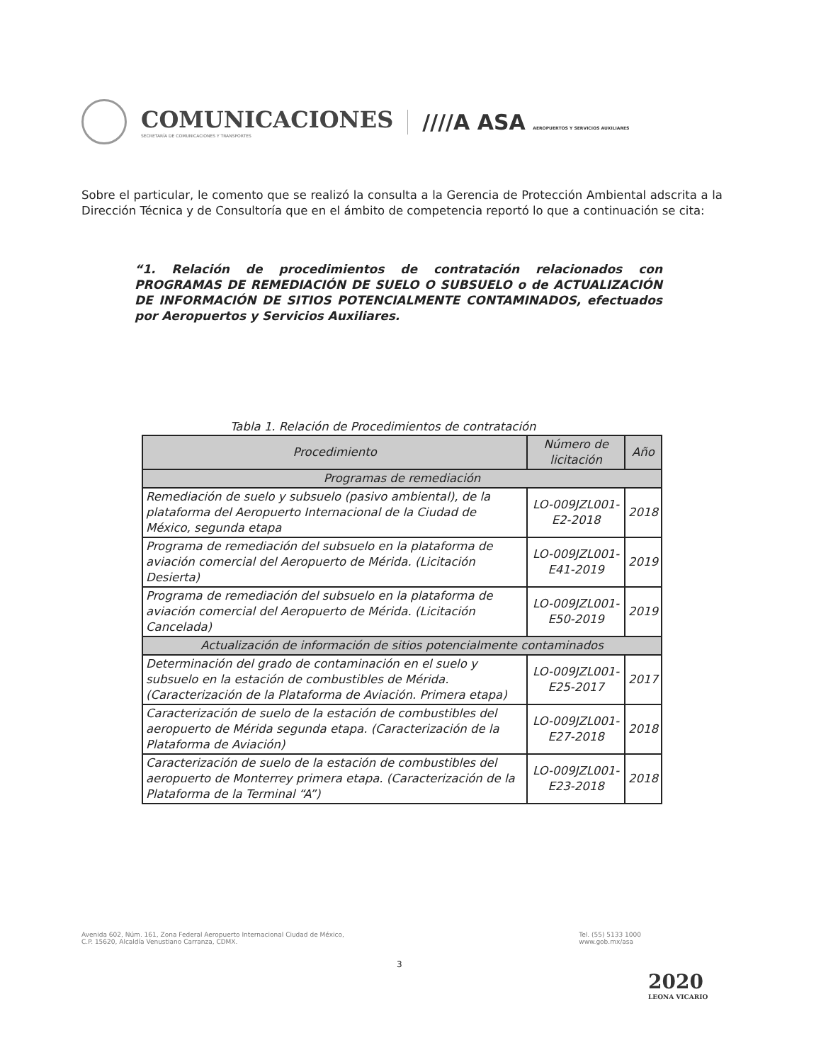COMUNICACIONES
SECRETARÍA DE COMUNICACIONES Y TRANSPORTES
////A ASA AEROPUERTOS Y SERVICIOS AUXILIARES
Sobre el particular, le comento que se realizó la consulta a la Gerencia de Protección Ambiental adscrita a la Dirección Técnica y de Consultoría que en el ámbito de competencia reportó lo que a continuación se cita:
“1. Relación de procedimientos de contratación relacionados con PROGRAMAS DE REMEDIACIÓN DE SUELO O SUBSUELO o de ACTUALIZACIÓN DE INFORMACIÓN DE SITIOS POTENCIALMENTE CONTAMINADOS, efectuados por Aeropuertos y Servicios Auxiliares.
Tabla 1. Relación de Procedimientos de contratación
| Procedimiento | Número de licitación | Año |
| --- | --- | --- |
| Programas de remediación | | |
| Remediación de suelo y subsuelo (pasivo ambiental), de la plataforma del Aeropuerto Internacional de la Ciudad de México, segunda etapa | LO-009JZL001-E2-2018 | 2018 |
| Programa de remediación del subsuelo en la plataforma de aviación comercial del Aeropuerto de Mérida. (Licitación Desierta) | LO-009JZL001-E41-2019 | 2019 |
| Programa de remediación del subsuelo en la plataforma de aviación comercial del Aeropuerto de Mérida. (Licitación Cancelada) | LO-009JZL001-E50-2019 | 2019 |
| Actualización de información de sitios potencialmente contaminados | | |
| Determinación del grado de contaminación en el suelo y subsuelo en la estación de combustibles de Mérida. (Caracterización de la Plataforma de Aviación. Primera etapa) | LO-009JZL001-E25-2017 | 2017 |
| Caracterización de suelo de la estación de combustibles del aeropuerto de Mérida segunda etapa. (Caracterización de la Plataforma de Aviación) | LO-009JZL001-E27-2018 | 2018 |
| Caracterización de suelo de la estación de combustibles del aeropuerto de Monterrey primera etapa. (Caracterización de la Plataforma de la Terminal “A”) | LO-009JZL001-E23-2018 | 2018 |
Avenida 602, Núm. 161, Zona Federal Aeropuerto Internacional Ciudad de México,
C.P. 15620, Alcaldía Venustiano Carranza, CDMX.
Tel. (55) 5133 1000
www.gob.mx/asa
3
2020
LEONA VICARIO